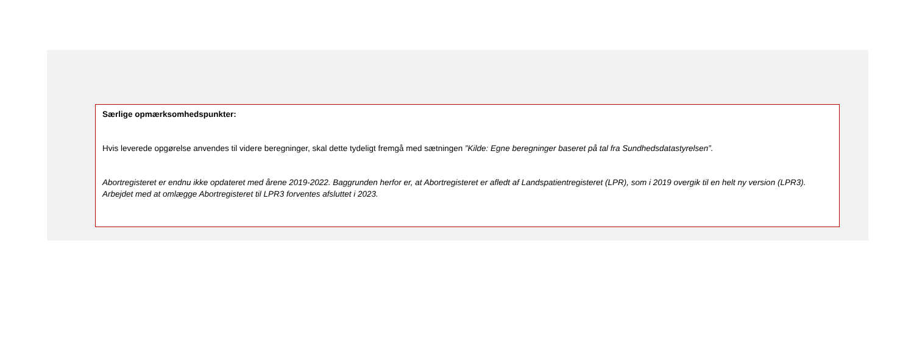Særlige opmærksomhedspunkter:
Hvis leverede opgørelse anvendes til videre beregninger, skal dette tydeligt fremgå med sætningen ”Kilde: Egne beregninger baseret på tal fra Sundhedsdatastyrelsen”.
Abortregisteret er endnu ikke opdateret med årene 2019-2022. Baggrunden herfor er, at Abortregisteret er afledt af Landspatientregisteret (LPR), som i 2019 overgik til en helt ny version (LPR3). Arbejdet med at omlægge Abortregisteret til LPR3 forventes afsluttet i 2023.